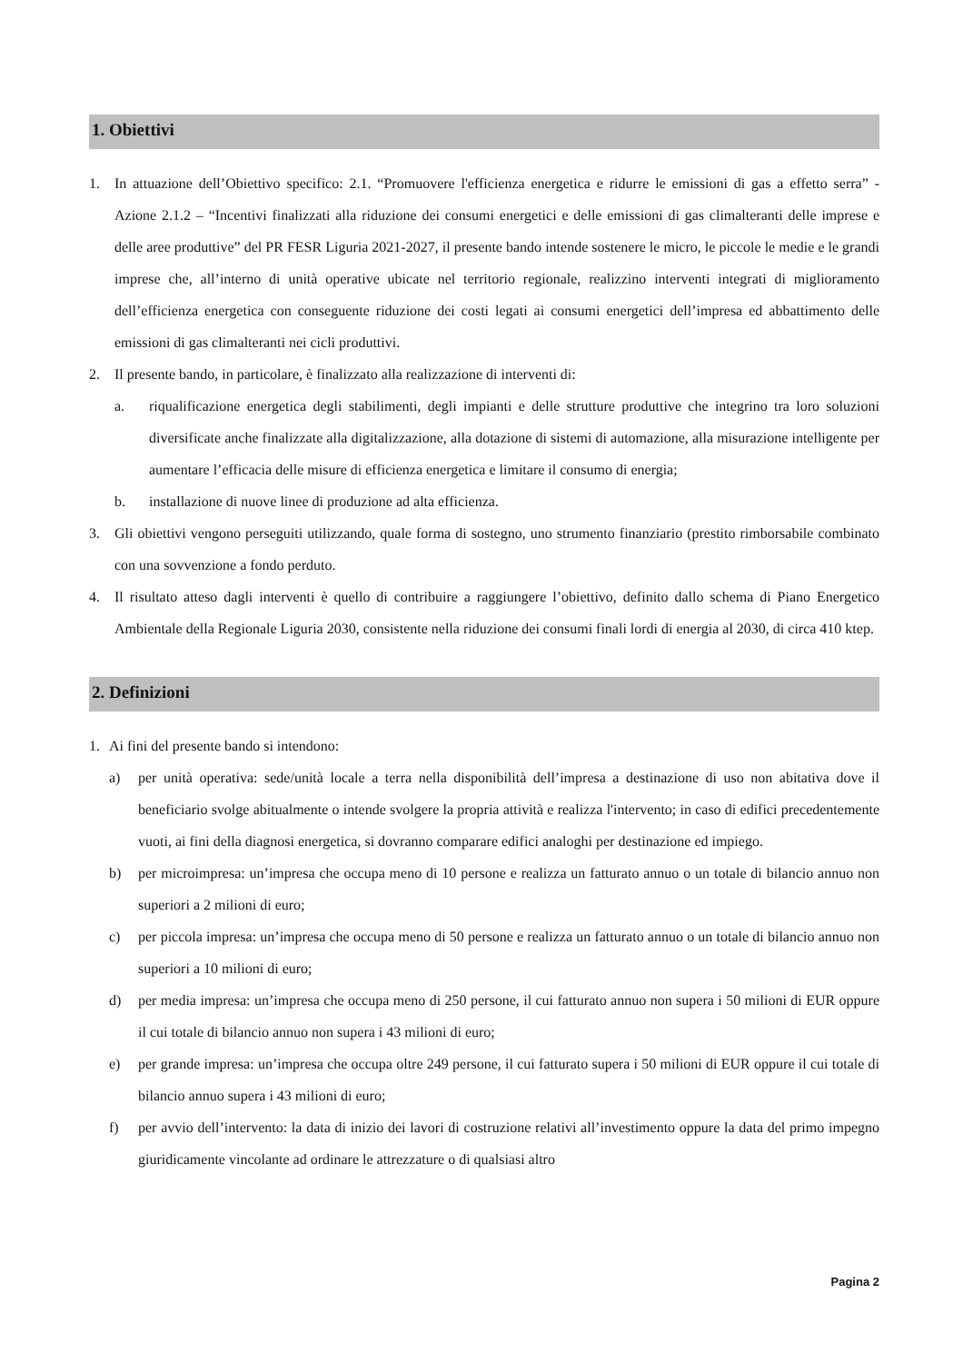1. Obiettivi
1. In attuazione dell’Obiettivo specifico: 2.1. “Promuovere l'efficienza energetica e ridurre le emissioni di gas a effetto serra” - Azione 2.1.2 – “Incentivi finalizzati alla riduzione dei consumi energetici e delle emissioni di gas climalteranti delle imprese e delle aree produttive” del PR FESR Liguria 2021-2027, il presente bando intende sostenere le micro, le piccole le medie e le grandi imprese che, all’interno di unità operative ubicate nel territorio regionale, realizzino interventi integrati di miglioramento dell’efficienza energetica con conseguente riduzione dei costi legati ai consumi energetici dell’impresa ed abbattimento delle emissioni di gas climalteranti nei cicli produttivi.
2. Il presente bando, in particolare, è finalizzato alla realizzazione di interventi di:
a. riqualificazione energetica degli stabilimenti, degli impianti e delle strutture produttive che integrino tra loro soluzioni diversificate anche finalizzate alla digitalizzazione, alla dotazione di sistemi di automazione, alla misurazione intelligente per aumentare l’efficacia delle misure di efficienza energetica e limitare il consumo di energia;
b. installazione di nuove linee di produzione ad alta efficienza.
3. Gli obiettivi vengono perseguiti utilizzando, quale forma di sostegno, uno strumento finanziario (prestito rimborsabile combinato con una sovvenzione a fondo perduto.
4. Il risultato atteso dagli interventi è quello di contribuire a raggiungere l’obiettivo, definito dallo schema di Piano Energetico Ambientale della Regionale Liguria 2030, consistente nella riduzione dei consumi finali lordi di energia al 2030, di circa 410 ktep.
2. Definizioni
1. Ai fini del presente bando si intendono:
a) per unità operativa: sede/unità locale a terra nella disponibilità dell’impresa a destinazione di uso non abitativa dove il beneficiario svolge abitualmente o intende svolgere la propria attività e realizza l'intervento; in caso di edifici precedentemente vuoti, ai fini della diagnosi energetica, si dovranno comparare edifici analoghi per destinazione ed impiego.
b) per microimpresa: un’impresa che occupa meno di 10 persone e realizza un fatturato annuo o un totale di bilancio annuo non superiori a 2 milioni di euro;
c) per piccola impresa: un’impresa che occupa meno di 50 persone e realizza un fatturato annuo o un totale di bilancio annuo non superiori a 10 milioni di euro;
d) per media impresa: un’impresa che occupa meno di 250 persone, il cui fatturato annuo non supera i 50 milioni di EUR oppure il cui totale di bilancio annuo non supera i 43 milioni di euro;
e) per grande impresa: un’impresa che occupa oltre 249 persone, il cui fatturato supera i 50 milioni di EUR oppure il cui totale di bilancio annuo supera i 43 milioni di euro;
f) per avvio dell’intervento: la data di inizio dei lavori di costruzione relativi all’investimento oppure la data del primo impegno giuridicamente vincolante ad ordinare le attrezzature o di qualsiasi altro
Pagina 2